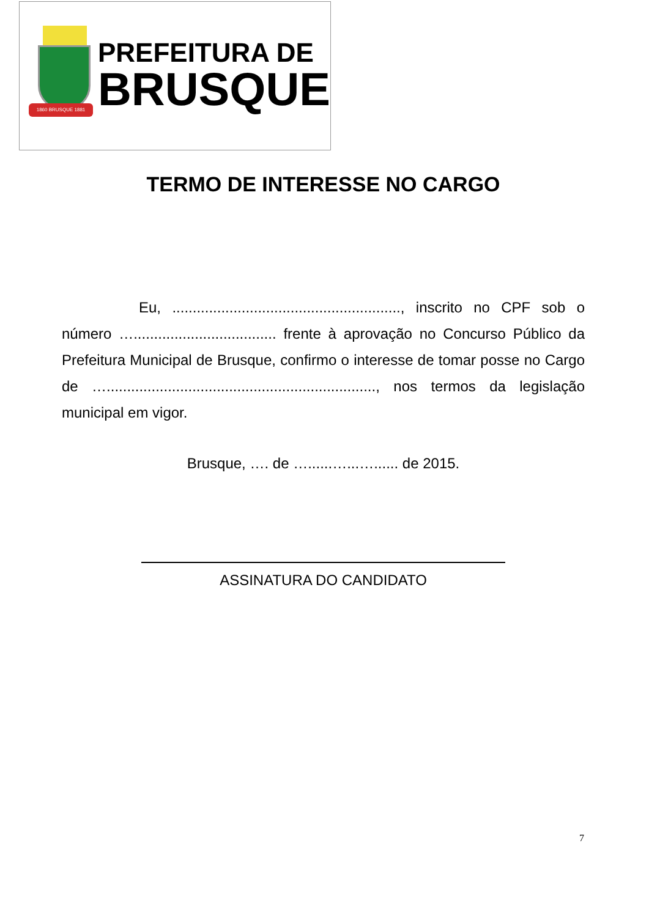1860 BRUSQUE 1881
PREFEITURA DE
BRUSQUE
TERMO DE INTERESSE NO CARGO
Eu, ........................................................, inscrito no CPF sob o número …................................... frente à aprovação no Concurso Público da Prefeitura Municipal de Brusque, confirmo o interesse de tomar posse no Cargo de ….................................................................., nos termos da legislação municipal em vigor.
Brusque, …. de …......…...…...... de 2015.
ASSINATURA DO CANDIDATO
7